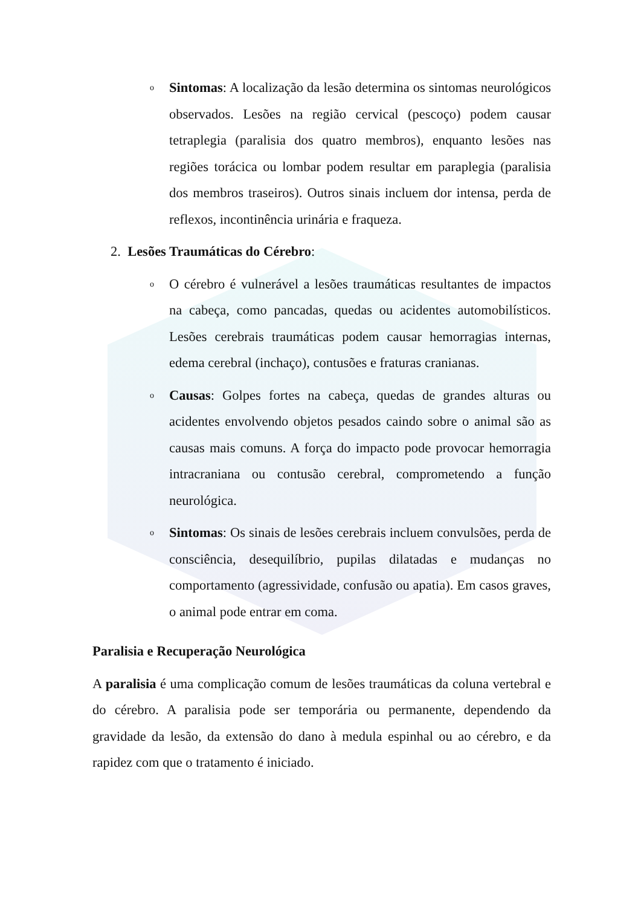o
Sintomas: A localização da lesão determina os sintomas neurológicos observados. Lesões na região cervical (pescoço) podem causar tetraplegia (paralisia dos quatro membros), enquanto lesões nas regiões torácica ou lombar podem resultar em paraplegia (paralisia dos membros traseiros). Outros sinais incluem dor intensa, perda de reflexos, incontinência urinária e fraqueza.
2. Lesões Traumáticas do Cérebro:
o
O cérebro é vulnerável a lesões traumáticas resultantes de impactos na cabeça, como pancadas, quedas ou acidentes automobilísticos. Lesões cerebrais traumáticas podem causar hemorragias internas, edema cerebral (inchaço), contusões e fraturas cranianas.
o
Causas: Golpes fortes na cabeça, quedas de grandes alturas ou acidentes envolvendo objetos pesados caindo sobre o animal são as causas mais comuns. A força do impacto pode provocar hemorragia intracraniana ou contusão cerebral, comprometendo a função neurológica.
o
Sintomas: Os sinais de lesões cerebrais incluem convulsões, perda de consciência, desequilíbrio, pupilas dilatadas e mudanças no comportamento (agressividade, confusão ou apatia). Em casos graves, o animal pode entrar em coma.
Paralisia e Recuperação Neurológica
A paralisia é uma complicação comum de lesões traumáticas da coluna vertebral e do cérebro. A paralisia pode ser temporária ou permanente, dependendo da gravidade da lesão, da extensão do dano à medula espinhal ou ao cérebro, e da rapidez com que o tratamento é iniciado.